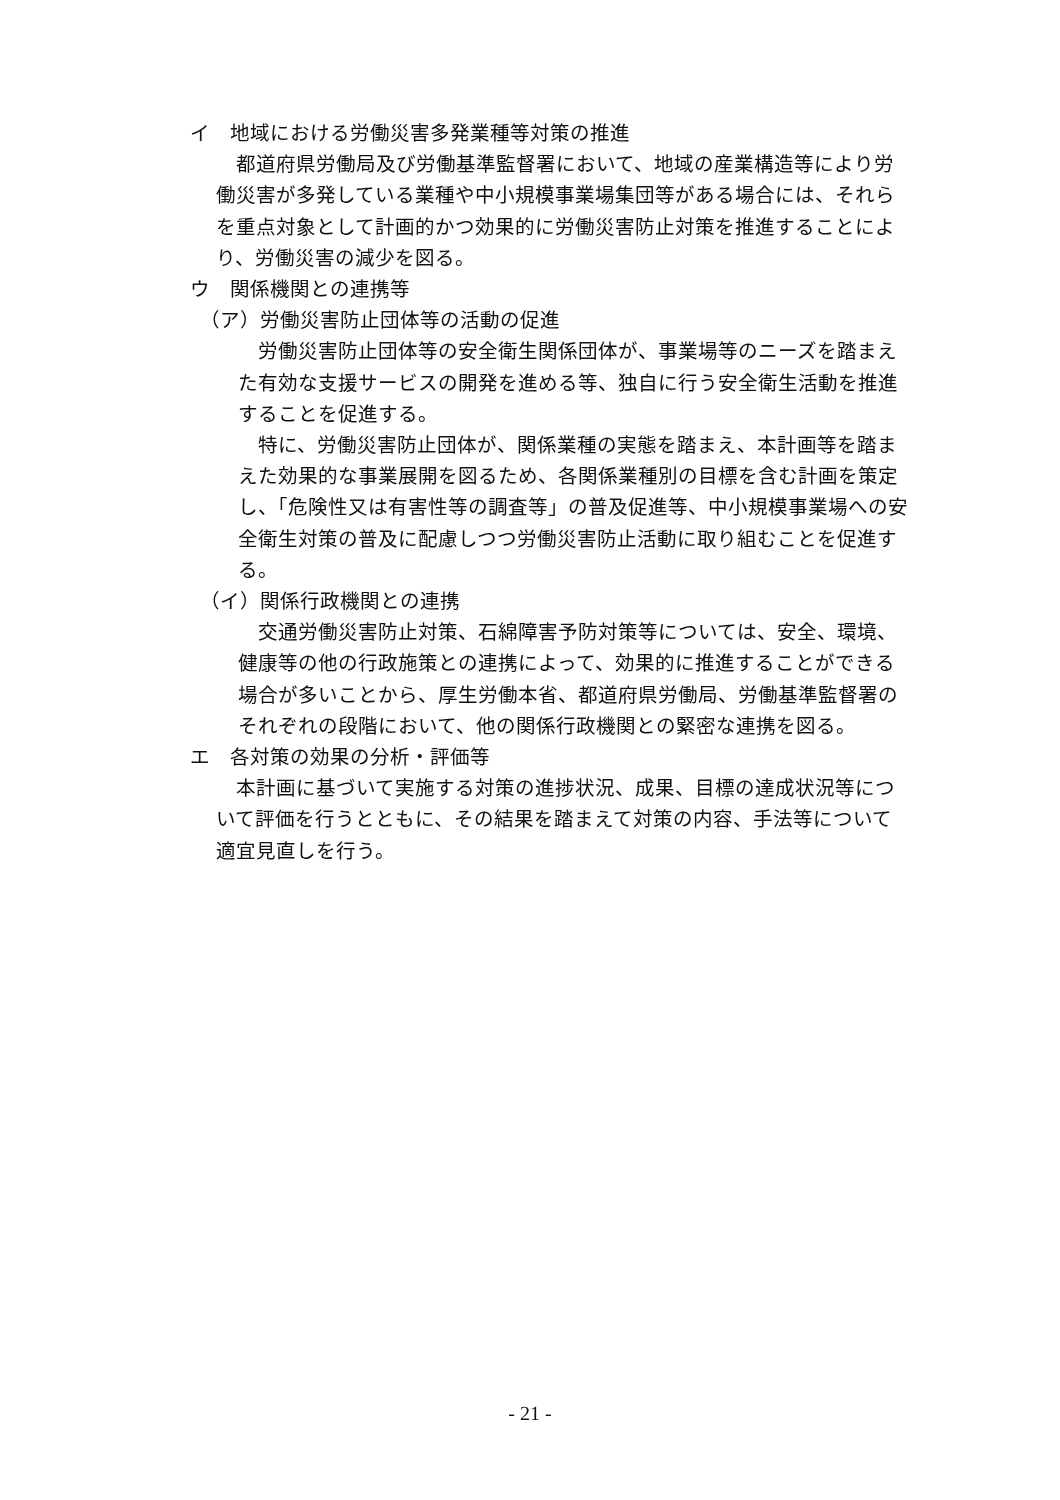イ　地域における労働災害多発業種等対策の推進
都道府県労働局及び労働基準監督署において、地域の産業構造等により労働災害が多発している業種や中小規模事業場集団等がある場合には、それらを重点対象として計画的かつ効果的に労働災害防止対策を推進することにより、労働災害の減少を図る。
ウ　関係機関との連携等
（ア）労働災害防止団体等の活動の促進
労働災害防止団体等の安全衛生関係団体が、事業場等のニーズを踏まえた有効な支援サービスの開発を進める等、独自に行う安全衛生活動を推進することを促進する。
特に、労働災害防止団体が、関係業種の実態を踏まえ、本計画等を踏まえた効果的な事業展開を図るため、各関係業種別の目標を含む計画を策定し、「危険性又は有害性等の調査等」の普及促進等、中小規模事業場への安全衛生対策の普及に配慮しつつ労働災害防止活動に取り組むことを促進する。
（イ）関係行政機関との連携
交通労働災害防止対策、石綿障害予防対策等については、安全、環境、健康等の他の行政施策との連携によって、効果的に推進することができる場合が多いことから、厚生労働本省、都道府県労働局、労働基準監督署のそれぞれの段階において、他の関係行政機関との緊密な連携を図る。
エ　各対策の効果の分析・評価等
本計画に基づいて実施する対策の進捗状況、成果、目標の達成状況等について評価を行うとともに、その結果を踏まえて対策の内容、手法等について適宜見直しを行う。
- 21 -